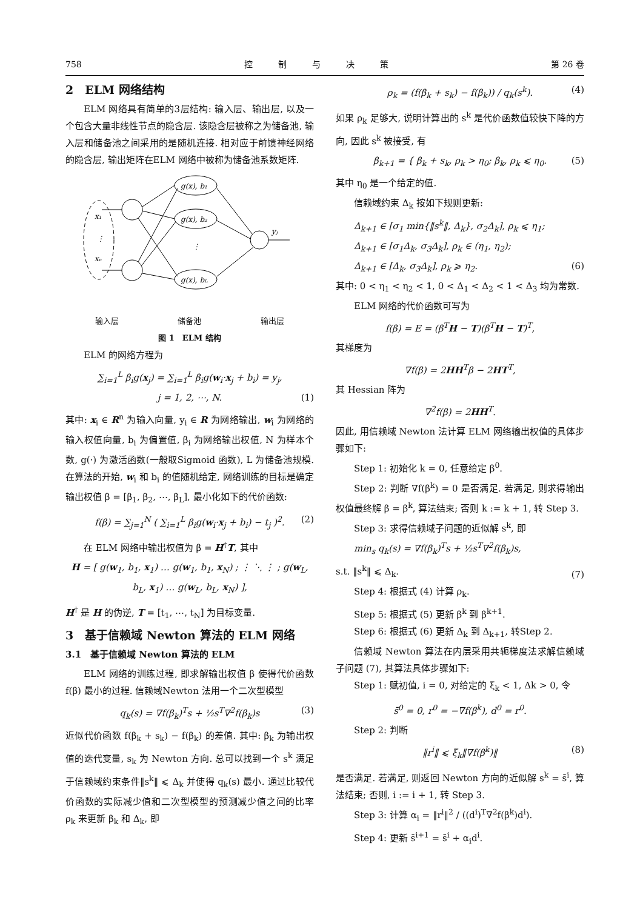758 控　　　制　　　与　　　决　　　策 第 26 卷
2　ELM 网络结构
ELM 网络具有简单的3层结构: 输入层、输出层, 以及一个包含大量非线性节点的隐含层. 该隐含层被称之为储备池, 输入层和储备池之间采用的是随机连接. 相对应于前馈神经网络的隐含层, 输出矩阵在ELM 网络中被称为储备池系数矩阵.
g(x), b₁
g(x), b₂
g(x), bL
x₁
xₙ
yⱼ
⋮
⋮
输入层 储备池 输出层
图 1　ELM 结构
ELM 的网络方程为
∑<sub>i=1</sub><sup>L</sup> β<sub>i</sub>g(x<sub>j</sub>) = ∑<sub>i=1</sub><sup>L</sup> β<sub>i</sub>g(w<sub>i</sub>·x<sub>j</sub> + b<sub>i</sub>) = y<sub>j</sub>,
j = 1, 2, ⋯, N. (1)
其中: x<sub>i</sub> ∈ R<sup>n</sup> 为输入向量, y<sub>i</sub> ∈ R 为网络输出, w<sub>i</sub> 为网络的输入权值向量, b<sub>i</sub> 为偏置值, β<sub>i</sub> 为网络输出权值, N 为样本个数, g(·) 为激活函数(一般取Sigmoid 函数), L 为储备池规模. 在算法的开始, w<sub>i</sub> 和 b<sub>i</sub> 的值随机给定, 网络训练的目标是确定输出权值 β = [β<sub>1</sub>, β<sub>2</sub>, ⋯, β<sub>L</sub>], 最小化如下的代价函数:
f(β) = ∑<sub>j=1</sub><sup>N</sup> ( ∑<sub>i=1</sub><sup>L</sup> β<sub>i</sub>g(w<sub>i</sub>·x<sub>j</sub> + b<sub>i</sub>) − t<sub>j</sub> )<sup>2</sup>. (2)
在 ELM 网络中输出权值为 β = H<sup>†</sup>T, 其中
H = [ g(w<sub>1</sub>, b<sub>1</sub>, x<sub>1</sub>) … g(w<sub>1</sub>, b<sub>1</sub>, x<sub>N</sub>) ; ⋮ ⋱ ⋮ ; g(w<sub>L</sub>, b<sub>L</sub>, x<sub>1</sub>) … g(w<sub>L</sub>, b<sub>L</sub>, x<sub>N</sub>) ],
H<sup>†</sup> 是 H 的伪逆, T = [t<sub>1</sub>, ⋯, t<sub>N</sub>] 为目标变量.
3　基于信赖域 Newton 算法的 ELM 网络
3.1　基于信赖域 Newton 算法的 ELM
ELM 网络的训练过程, 即求解输出权值 β 使得代价函数 f(β) 最小的过程. 信赖域Newton 法用一个二次型模型
q<sub>k</sub>(s) = ∇f(β<sub>k</sub>)<sup>T</sup>s + ½s<sup>T</sup>∇<sup>2</sup>f(β<sub>k</sub>)s (3)
近似代价函数 f(β<sub>k</sub> + s<sub>k</sub>) − f(β<sub>k</sub>) 的差值. 其中: β<sub>k</sub> 为输出权值的迭代变量, s<sub>k</sub> 为 Newton 方向. 总可以找到一个 s<sup>k</sup> 满足于信赖域约束条件‖s<sup>k</sup>‖ ⩽ Δ<sub>k</sub> 并使得 q<sub>k</sub>(s) 最小. 通过比较代价函数的实际减少值和二次型模型的预测减少值之间的比率 ρ<sub>k</sub> 来更新 β<sub>k</sub> 和 Δ<sub>k</sub>, 即
ρ<sub>k</sub> = (f(β<sub>k</sub> + s<sub>k</sub>) − f(β<sub>k</sub>)) / q<sub>k</sub>(s<sup>k</sup>). (4)
如果 ρ<sub>k</sub> 足够大, 说明计算出的 s<sup>k</sup> 是代价函数值较快下降的方向, 因此 s<sup>k</sup> 被接受, 有
β<sub>k+1</sub> = { β<sub>k</sub> + s<sub>k</sub>, ρ<sub>k</sub> > η<sub>0</sub>; β<sub>k</sub>, ρ<sub>k</sub> ⩽ η<sub>0</sub>. (5)
其中 η<sub>0</sub> 是一个给定的值.
信赖域约束 Δ<sub>k</sub> 按如下规则更新:
Δ<sub>k+1</sub> ∈ [σ<sub>1</sub> min{‖s<sup>k</sup>‖, Δ<sub>k</sub>}, σ<sub>2</sub>Δ<sub>k</sub>], ρ<sub>k</sub> ⩽ η<sub>1</sub>;
Δ<sub>k+1</sub> ∈ [σ<sub>1</sub>Δ<sub>k</sub>, σ<sub>3</sub>Δ<sub>k</sub>], ρ<sub>k</sub> ∈ (η<sub>1</sub>, η<sub>2</sub>);
Δ<sub>k+1</sub> ∈ [Δ<sub>k</sub>, σ<sub>3</sub>Δ<sub>k</sub>], ρ<sub>k</sub> ⩾ η<sub>2</sub>. (6)
其中: 0 < η<sub>1</sub> < η<sub>2</sub> < 1, 0 < Δ<sub>1</sub> < Δ<sub>2</sub> < 1 < Δ<sub>3</sub> 均为常数.
ELM 网络的代价函数可写为
f(β) = E = (β<sup>T</sup>H − T)(β<sup>T</sup>H − T)<sup>T</sup>,
其梯度为
∇f(β) = 2HH<sup>T</sup>β − 2HT<sup>T</sup>,
其 Hessian 阵为
∇<sup>2</sup>f(β) = 2HH<sup>T</sup>.
因此, 用信赖域 Newton 法计算 ELM 网络输出权值的具体步骤如下:
Step 1: 初始化 k = 0, 任意给定 β<sup>0</sup>.
Step 2: 判断 ∇f(β<sup>k</sup>) = 0 是否满足. 若满足, 则求得输出权值最终解 β = β<sup>k</sup>, 算法结束; 否则 k := k + 1, 转 Step 3.
Step 3: 求得信赖域子问题的近似解 s<sup>k</sup>, 即
min<sub>s</sub> q<sub>k</sub>(s) = ∇f(β<sub>k</sub>)<sup>T</sup>s + ½s<sup>T</sup>∇<sup>2</sup>f(β<sub>k</sub>)s,
s.t. ‖s<sup>k</sup>‖ ⩽ Δ<sub>k</sub>.
(7)
Step 4: 根据式 (4) 计算 ρ<sub>k</sub>.
Step 5: 根据式 (5) 更新 β<sup>k</sup> 到 β<sup>k+1</sup>.
Step 6: 根据式 (6) 更新 Δ<sub>k</sub> 到 Δ<sub>k+1</sub>, 转Step 2.
信赖域 Newton 算法在内层采用共轭梯度法求解信赖域子问题 (7), 其算法具体步骤如下:
Step 1: 赋初值, i = 0, 对给定的 ξ<sub>k</sub> < 1, Δk > 0, 令
s̄<sup>0</sup> = 0, r<sup>0</sup> = −∇f(β<sup>k</sup>), d<sup>0</sup> = r<sup>0</sup>.
Step 2: 判断
‖r<sup>i</sup>‖ ⩽ ξ<sub>k</sub>‖∇f(β<sup>k</sup>)‖ (8)
是否满足. 若满足, 则返回 Newton 方向的近似解 s<sup>k</sup> = s̄<sup>i</sup>, 算法结束; 否则, i := i + 1, 转 Step 3.
Step 3: 计算 α<sub>i</sub> = ‖r<sup>i</sup>‖<sup>2</sup> / ((d<sup>i</sup>)<sup>T</sup>∇<sup>2</sup>f(β<sup>k</sup>)d<sup>i</sup>).
Step 4: 更新 s̄<sup>i+1</sup> = s̄<sup>i</sup> + α<sub>i</sub>d<sup>i</sup>.